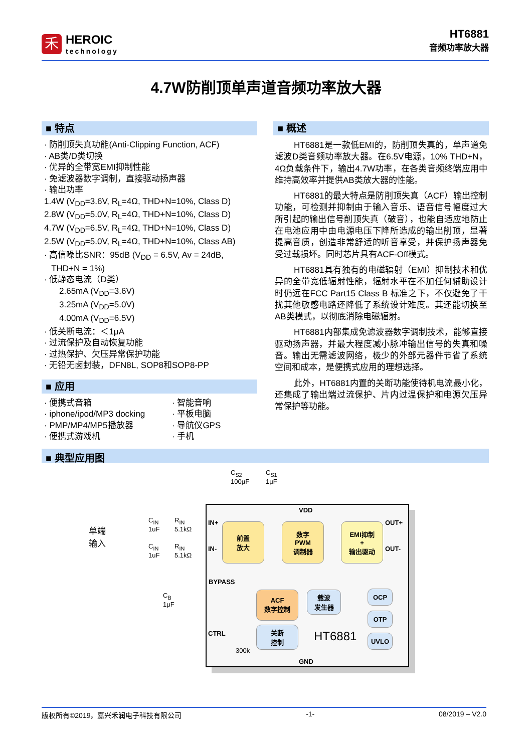禾
HEROIC
technology
HT6881
音频功率放大器
4.7W防削顶单声道音频功率放大器
■ 特点
· 防削顶失真功能(Anti-Clipping Function, ACF)
· AB类/D类切换
· 优异的全带宽EMI抑制性能
· 免滤波器数字调制，直接驱动扬声器
· 输出功率
1.4W (V<sub>DD</sub>=3.6V, R<sub>L</sub>=4Ω, THD+N=10%, Class D)
2.8W (V<sub>DD</sub>=5.0V, R<sub>L</sub>=4Ω, THD+N=10%, Class D)
4.7W (V<sub>DD</sub>=6.5V, R<sub>L</sub>=4Ω, THD+N=10%, Class D)
2.5W (V<sub>DD</sub>=5.0V, R<sub>L</sub>=4Ω, THD+N=10%, Class AB)
· 高信噪比SNR：95dB (V<sub>DD</sub> = 6.5V, Av = 24dB,
THD+N = 1%)
· 低静态电流（D类）
2.65mA (V<sub>DD</sub>=3.6V)
3.25mA (V<sub>DD</sub>=5.0V)
4.00mA (V<sub>DD</sub>=6.5V)
· 低关断电流：＜1μA
· 过流保护及自动恢复功能
· 过热保护、欠压异常保护功能
· 无铅无卤封装，DFN8L, SOP8和SOP8-PP
■ 应用
· 便携式音箱
· iphone/ipod/MP3 docking
· PMP/MP4/MP5播放器
· 便携式游戏机
· 智能音响
· 平板电脑
· 导航仪GPS
· 手机
■ 概述
HT6881是一款低EMI的，防削顶失真的，单声道免滤波D类音频功率放大器。在6.5V电源，10% THD+N，4Ω负载条件下，输出4.7W功率，在各类音频终端应用中维持高效率并提供AB类放大器的性能。
HT6881的最大特点是防削顶失真（ACF）输出控制功能，可检测并抑制由于输入音乐、语音信号幅度过大所引起的输出信号削顶失真（破音），也能自适应地防止在电池应用中由电源电压下降所造成的输出削顶，显著提高音质，创造非常舒适的听音享受，并保护扬声器免受过载损坏。同时芯片具有ACF-Off模式。
HT6881具有独有的电磁辐射（EMI）抑制技术和优异的全带宽低辐射性能，辐射水平在不加任何辅助设计时仍远在FCC Part15 Class B 标准之下，不仅避免了干扰其他敏感电路还降低了系统设计难度。其还能切换至AB类模式，以彻底消除电磁辐射。
HT6881内部集成免滤波器数字调制技术，能够直接驱动扬声器，并最大程度减小脉冲输出信号的失真和噪音。输出无需滤波网络，极少的外部元器件节省了系统空间和成本，是便携式应用的理想选择。
此外，HT6881内置的关断功能使待机电流最小化，还集成了输出端过流保护、片内过温保护和电源欠压异常保护等功能。
■ 典型应用图
C<sub>S2</sub>
100μF
C<sub>S1</sub>
1μF
VDD
单端
输入
C<sub>IN</sub>
1uF
R<sub>IN</sub>
5.1kΩ
C<sub>IN</sub>
1uF
R<sub>IN</sub>
5.1kΩ
IN+
IN-
前置
放大
数字
PWM
调制器
EMI抑制
+
输出驱动
OUT+
OUT-
BYPASS
C<sub>B</sub>
1μF
ACF
数字控制
载波
发生器
OCP
OTP
UVLO
CTRL
关断
控制
HT6881
300k
GND
版权所有©2019，嘉兴禾润电子科技有限公司 -1- 08/2019 – V2.0